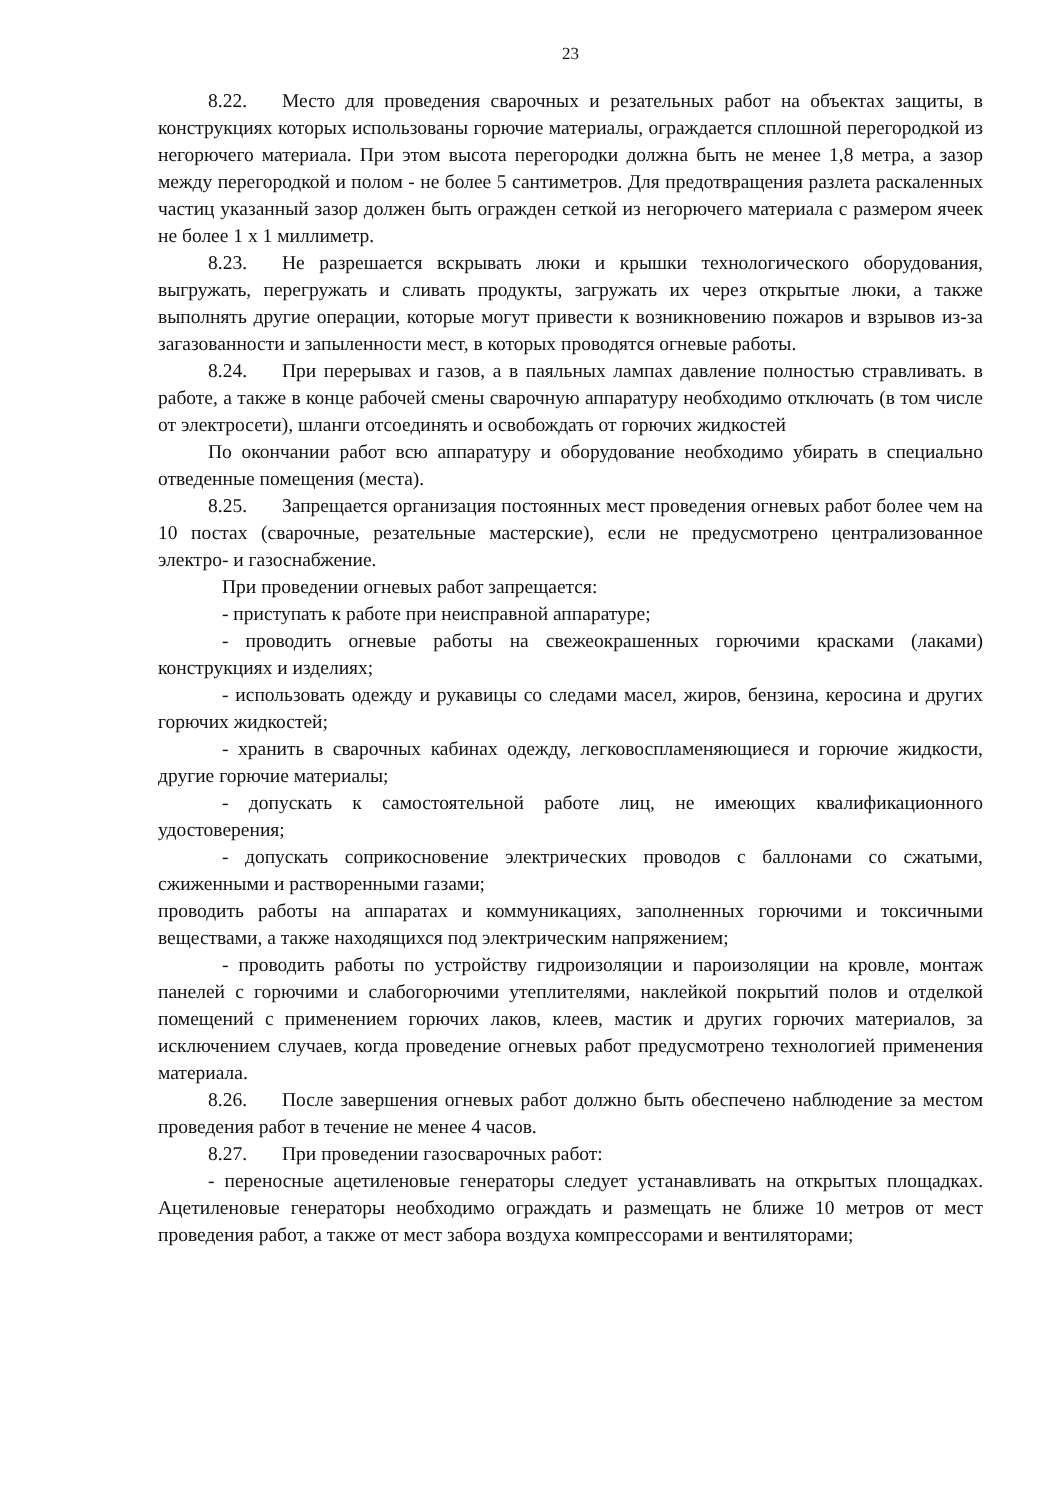23
8.22. Место для проведения сварочных и резательных работ на объектах защиты, в конструкциях которых использованы горючие материалы, ограждается сплошной перегородкой из негорючего материала. При этом высота перегородки должна быть не менее 1,8 метра, а зазор между перегородкой и полом - не более 5 сантиметров. Для предотвращения разлета раскаленных частиц указанный зазор должен быть огражден сеткой из негорючего материала с размером ячеек не более 1 х 1 миллиметр.
8.23. Не разрешается вскрывать люки и крышки технологического оборудования, выгружать, перегружать и сливать продукты, загружать их через открытые люки, а также выполнять другие операции, которые могут привести к возникновению пожаров и взрывов из-за загазованности и запыленности мест, в которых проводятся огневые работы.
8.24. При перерывах и газов, а в паяльных лампах давление полностью стравливать. в работе, а также в конце рабочей смены сварочную аппаратуру необходимо отключать (в том числе от электросети), шланги отсоединять и освобождать от горючих жидкостей
По окончании работ всю аппаратуру и оборудование необходимо убирать в специально отведенные помещения (места).
8.25. Запрещается организация постоянных мест проведения огневых работ более чем на 10 постах (сварочные, резательные мастерские), если не предусмотрено централизованное электро- и газоснабжение.
При проведении огневых работ запрещается:
- приступать к работе при неисправной аппаратуре;
- проводить огневые работы на свежеокрашенных горючими красками (лаками) конструкциях и изделиях;
- использовать одежду и рукавицы со следами масел, жиров, бензина, керосина и других горючих жидкостей;
- хранить в сварочных кабинах одежду, легковоспламеняющиеся и горючие жидкости, другие горючие материалы;
- допускать к самостоятельной работе лиц, не имеющих квалификационного удостоверения;
- допускать соприкосновение электрических проводов с баллонами со сжатыми, сжиженными и растворенными газами;
проводить работы на аппаратах и коммуникациях, заполненных горючими и токсичными веществами, а также находящихся под электрическим напряжением;
- проводить работы по устройству гидроизоляции и пароизоляции на кровле, монтаж панелей с горючими и слабогорючими утеплителями, наклейкой покрытий полов и отделкой помещений с применением горючих лаков, клеев, мастик и других горючих материалов, за исключением случаев, когда проведение огневых работ предусмотрено технологией применения материала.
8.26. После завершения огневых работ должно быть обеспечено наблюдение за местом проведения работ в течение не менее 4 часов.
8.27. При проведении газосварочных работ:
- переносные ацетиленовые генераторы следует устанавливать на открытых площадках. Ацетиленовые генераторы необходимо ограждать и размещать не ближе 10 метров от мест проведения работ, а также от мест забора воздуха компрессорами и вентиляторами;